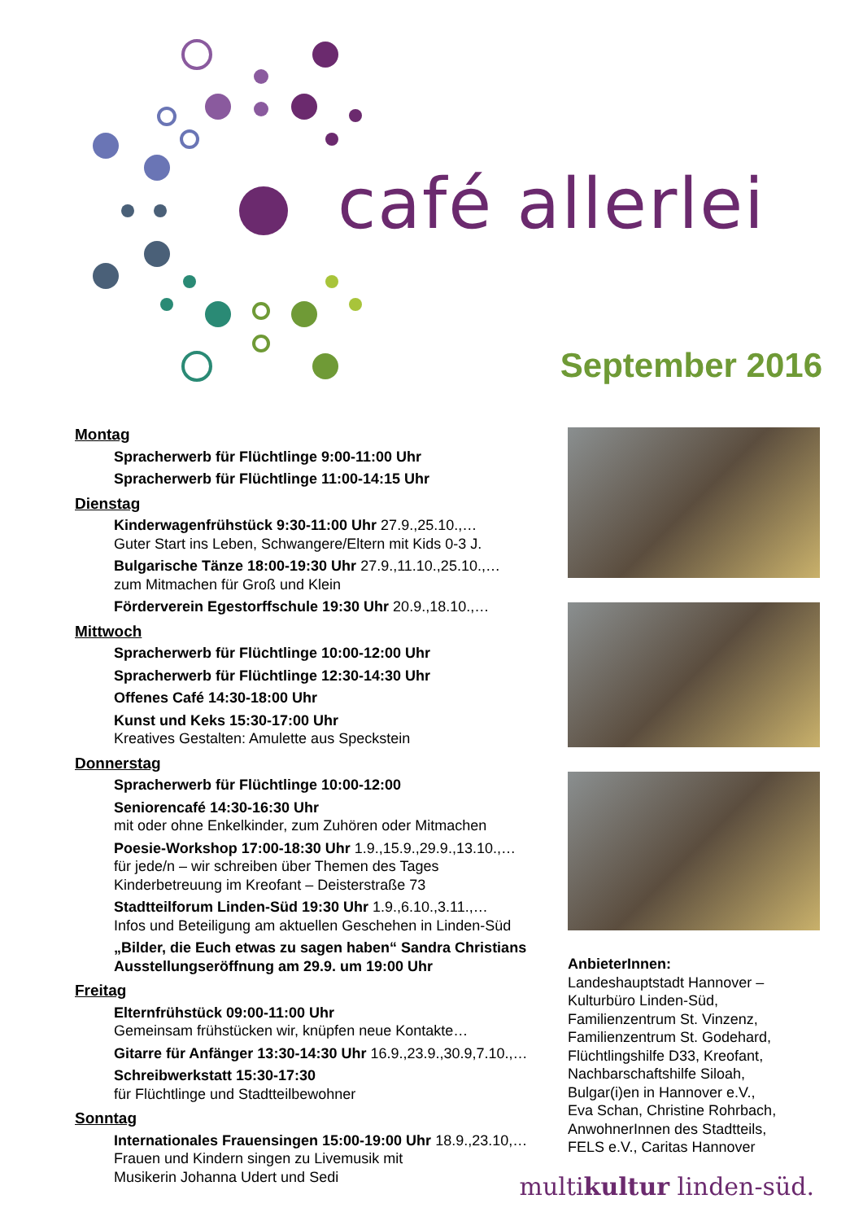café allerlei
September 2016
Montag
Spracherwerb für Flüchtlinge 9:00-11:00 Uhr
Spracherwerb für Flüchtlinge 11:00-14:15 Uhr
Dienstag
Kinderwagenfrühstück 9:30-11:00 Uhr 27.9.,25.10.,…
Guter Start ins Leben, Schwangere/Eltern mit Kids 0-3 J.
Bulgarische Tänze 18:00-19:30 Uhr 27.9.,11.10.,25.10.,…
zum Mitmachen für Groß und Klein
Förderverein Egestorffschule 19:30 Uhr 20.9.,18.10.,…
Mittwoch
Spracherwerb für Flüchtlinge 10:00-12:00 Uhr
Spracherwerb für Flüchtlinge 12:30-14:30 Uhr
Offenes Café 14:30-18:00 Uhr
Kunst und Keks 15:30-17:00 Uhr
Kreatives Gestalten: Amulette aus Speckstein
Donnerstag
Spracherwerb für Flüchtlinge 10:00-12:00
Seniorencafé 14:30-16:30 Uhr
mit oder ohne Enkelkinder, zum Zuhören oder Mitmachen
Poesie-Workshop 17:00-18:30 Uhr 1.9.,15.9.,29.9.,13.10.,…
für jede/n – wir schreiben über Themen des Tages
Kinderbetreuung im Kreofant – Deisterstraße 73
Stadtteilforum Linden-Süd 19:30 Uhr 1.9.,6.10.,3.11.,…
Infos und Beteiligung am aktuellen Geschehen in Linden-Süd
„Bilder, die Euch etwas zu sagen haben“ Sandra Christians
Ausstellungseröffnung am 29.9. um 19:00 Uhr
Freitag
Elternfrühstück 09:00-11:00 Uhr
Gemeinsam frühstücken wir, knüpfen neue Kontakte…
Gitarre für Anfänger 13:30-14:30 Uhr 16.9.,23.9.,30.9,7.10.,…
Schreibwerkstatt 15:30-17:30
für Flüchtlinge und Stadtteilbewohner
Sonntag
Internationales Frauensingen 15:00-19:00 Uhr 18.9.,23.10,…
Frauen und Kindern singen zu Livemusik mit
Musikerin Johanna Udert und Sedi
AnbieterInnen:
Landeshauptstadt Hannover –
Kulturbüro Linden-Süd,
Familienzentrum St. Vinzenz,
Familienzentrum St. Godehard,
Flüchtlingshilfe D33, Kreofant,
Nachbarschaftshilfe Siloah,
Bulgar(i)en in Hannover e.V.,
Eva Schan, Christine Rohrbach,
AnwohnerInnen des Stadtteils,
FELS e.V., Caritas Hannover
multikultur linden-süd.